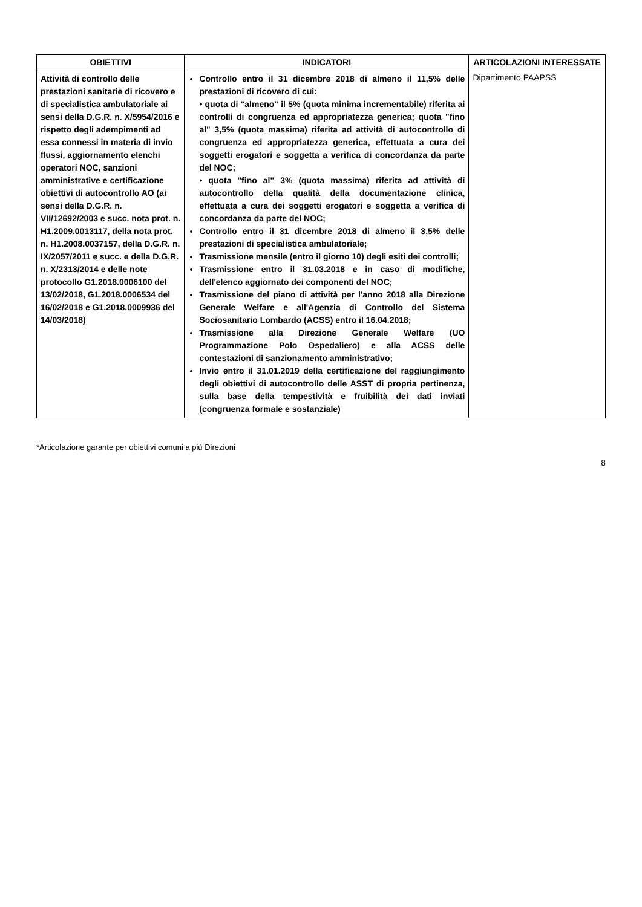| OBIETTIVI | INDICATORI | ARTICOLAZIONI INTERESSATE |
| --- | --- | --- |
| Attività di controllo delle prestazioni sanitarie di ricovero e di specialistica ambulatoriale ai sensi della D.G.R. n. X/5954/2016 e rispetto degli adempimenti ad essa connessi in materia di invio flussi, aggiornamento elenchi operatori NOC, sanzioni amministrative e certificazione obiettivi di autocontrollo AO (ai sensi della D.G.R. n. VII/12692/2003 e succ. nota prot. n. H1.2009.0013117, della nota prot. n. H1.2008.0037157, della D.G.R. n. IX/2057/2011 e succ. e della D.G.R. n. X/2313/2014 e delle note protocollo G1.2018.0006100 del 13/02/2018, G1.2018.0006534 del 16/02/2018 e G1.2018.0009936 del 14/03/2018) | Controllo entro il 31 dicembre 2018 di almeno il 11,5% delle prestazioni di ricovero di cui: • quota di "almeno" il 5% (quota minima incrementabile) riferita ai controlli di congruenza ed appropriatezza generica; quota "fino al" 3,5% (quota massima) riferita ad attività di autocontrollo di congruenza ed appropriatezza generica, effettuata a cura dei soggetti erogatori e soggetta a verifica di concordanza da parte del NOC; • quota "fino al" 3% (quota massima) riferita ad attività di autocontrollo della qualità della documentazione clinica, effettuata a cura dei soggetti erogatori e soggetta a verifica di concordanza da parte del NOC; Controllo entro il 31 dicembre 2018 di almeno il 3,5% delle prestazioni di specialistica ambulatoriale; Trasmissione mensile (entro il giorno 10) degli esiti dei controlli; Trasmissione entro il 31.03.2018 e in caso di modifiche, dell'elenco aggiornato dei componenti del NOC; Trasmissione del piano di attività per l'anno 2018 alla Direzione Generale Welfare e all'Agenzia di Controllo del Sistema Sociosanitario Lombardo (ACSS) entro il 16.04.2018; Trasmissione alla Direzione Generale Welfare (UO Programmazione Polo Ospedaliero) e alla ACSS delle contestazioni di sanzionamento amministrativo; Invio entro il 31.01.2019 della certificazione del raggiungimento degli obiettivi di autocontrollo delle ASST di propria pertinenza, sulla base della tempestività e fruibilità dei dati inviati (congruenza formale e sostanziale) | Dipartimento PAAPSS |
*Articolazione garante per obiettivi comuni a più Direzioni
8